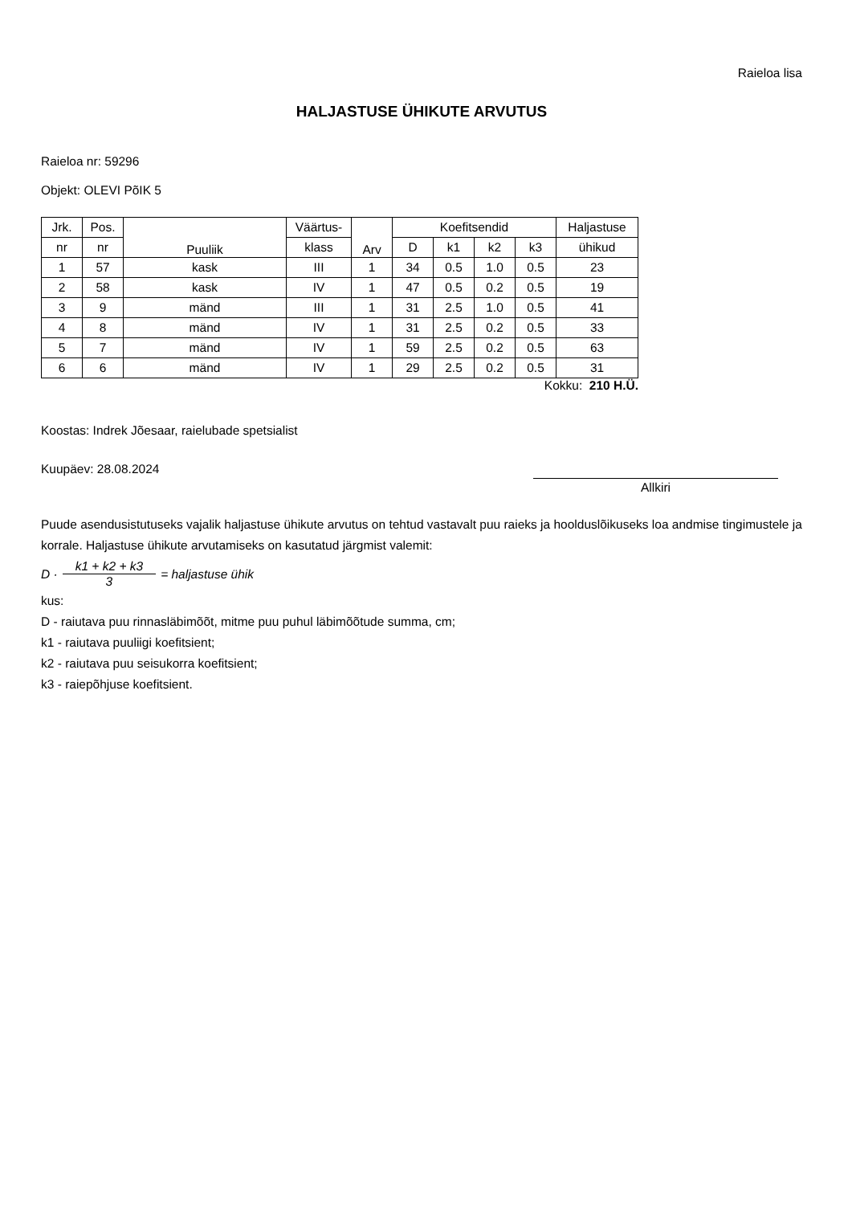Raieloa lisa
HALJASTUSE ÜHIKUTE ARVUTUS
Raieloa nr: 59296
Objekt: OLEVI PõIK 5
| Jrk. | Pos. | Puuliik | Väärtus- | Arv | Koefitsendid | | | | Haljastuse |
| --- | --- | --- | --- | --- | --- | --- | --- | --- | --- |
| nr | nr | | klass | | D | k1 | k2 | k3 | ühikud |
| 1 | 57 | kask | III | 1 | 34 | 0.5 | 1.0 | 0.5 | 23 |
| 2 | 58 | kask | IV | 1 | 47 | 0.5 | 0.2 | 0.5 | 19 |
| 3 | 9 | mänd | III | 1 | 31 | 2.5 | 1.0 | 0.5 | 41 |
| 4 | 8 | mänd | IV | 1 | 31 | 2.5 | 0.2 | 0.5 | 33 |
| 5 | 7 | mänd | IV | 1 | 59 | 2.5 | 0.2 | 0.5 | 63 |
| 6 | 6 | mänd | IV | 1 | 29 | 2.5 | 0.2 | 0.5 | 31 |
Kokku: 210 H.Ü.
Koostas: Indrek Jõesaar, raielubade spetsialist
Kuupäev: 28.08.2024
Allkiri
Puude asendusistutuseks vajalik haljastuse ühikute arvutus on tehtud vastavalt puu raieks ja hoolduslõikuseks loa andmise tingimustele ja korrale. Haljastuse ühikute arvutamiseks on kasutatud järgmist valemit:
D · k1 + k2 + k3 3 = haljastuse ühik
kus:
D - raiutava puu rinnasläbimõõt, mitme puu puhul läbimõõtude summa, cm;
k1 - raiutava puuliigi koefitsient;
k2 - raiutava puu seisukorra koefitsient;
k3 - raiepõhjuse koefitsient.